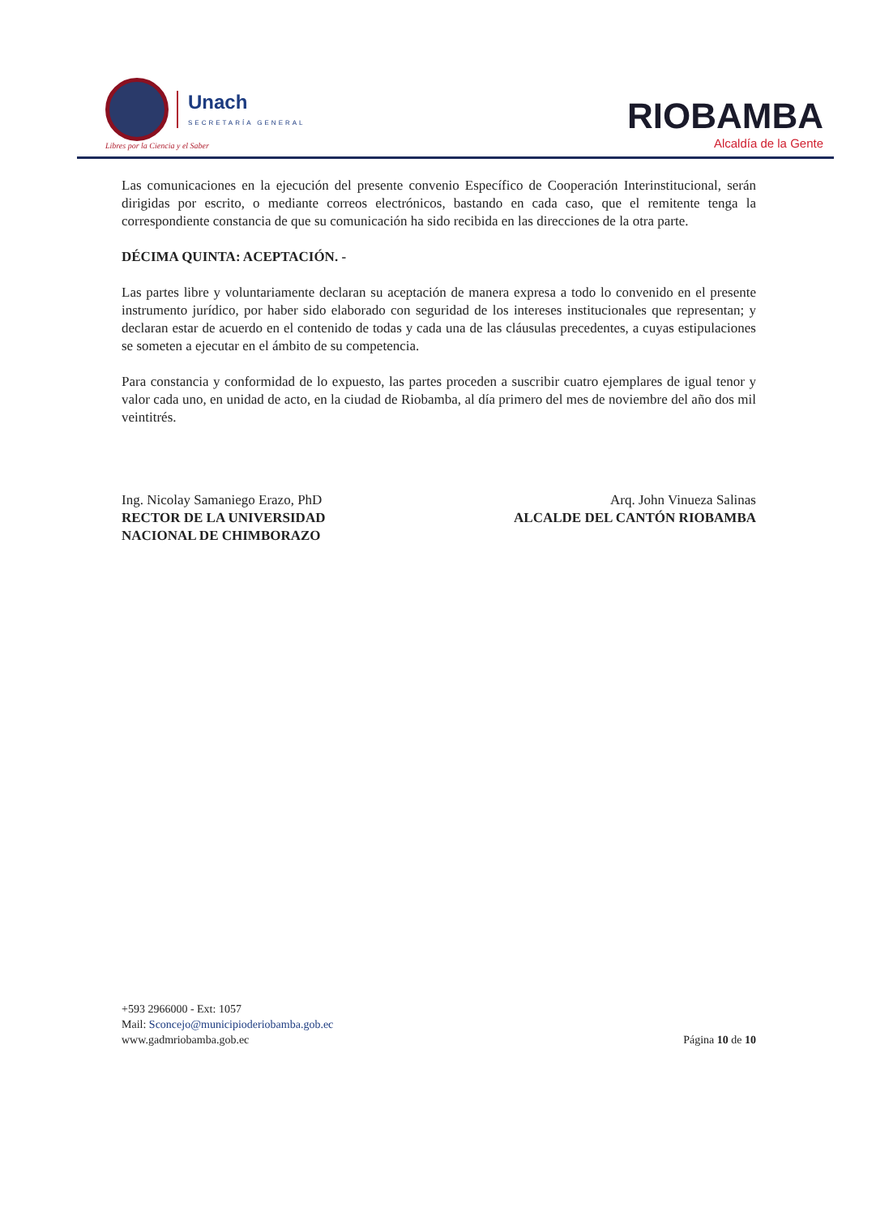Unach
SECRETARÍA GENERAL
Libres por la Ciencia y el Saber
RIOBAMBA
Alcaldía de la Gente
Las comunicaciones en la ejecución del presente convenio Específico de Cooperación Interinstitucional, serán dirigidas por escrito, o mediante correos electrónicos, bastando en cada caso, que el remitente tenga la correspondiente constancia de que su comunicación ha sido recibida en las direcciones de la otra parte.
DÉCIMA QUINTA: ACEPTACIÓN. -
Las partes libre y voluntariamente declaran su aceptación de manera expresa a todo lo convenido en el presente instrumento jurídico, por haber sido elaborado con seguridad de los intereses institucionales que representan; y declaran estar de acuerdo en el contenido de todas y cada una de las cláusulas precedentes, a cuyas estipulaciones se someten a ejecutar en el ámbito de su competencia.
Para constancia y conformidad de lo expuesto, las partes proceden a suscribir cuatro ejemplares de igual tenor y valor cada uno, en unidad de acto, en la ciudad de Riobamba, al día primero del mes de noviembre del año dos mil veintitrés.
Ing. Nicolay Samaniego Erazo, PhD
RECTOR DE LA UNIVERSIDAD
NACIONAL DE CHIMBORAZO
Arq. John Vinueza Salinas
ALCALDE DEL CANTÓN RIOBAMBA
+593 2966000 - Ext: 1057
Mail: Sconcejo@municipioderiobamba.gob.ec
www.gadmriobamba.gob.ec
Página 10 de 10